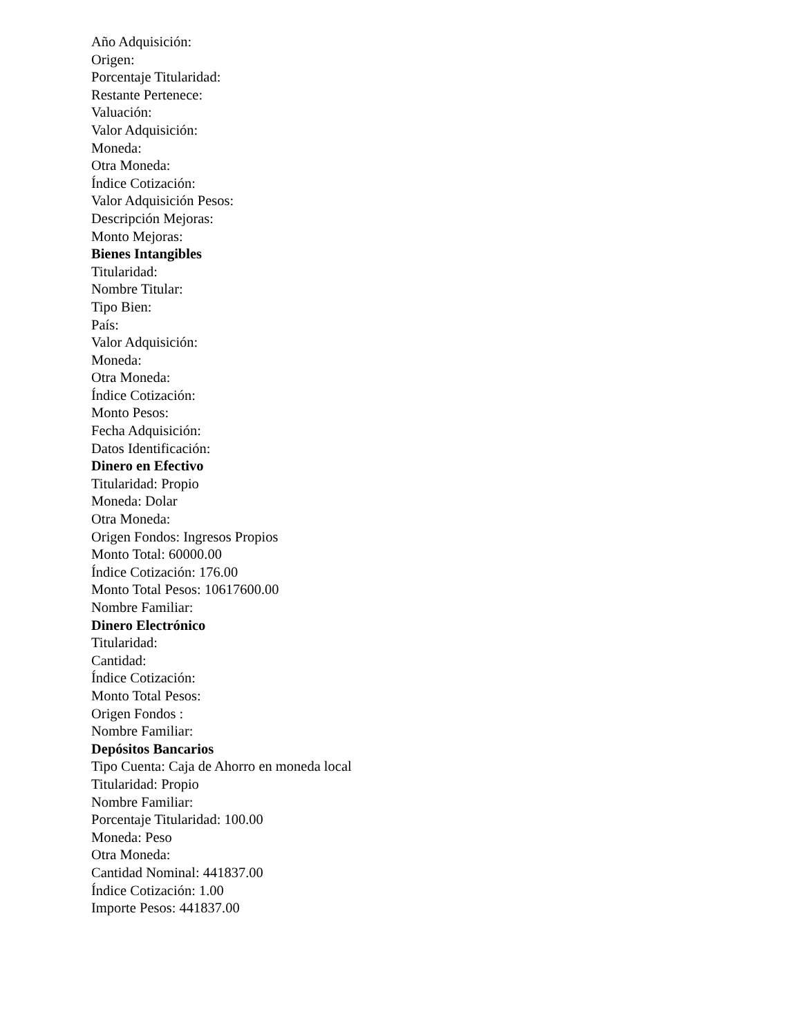Año Adquisición:
Origen:
Porcentaje Titularidad:
Restante Pertenece:
Valuación:
Valor Adquisición:
Moneda:
Otra Moneda:
Índice Cotización:
Valor Adquisición Pesos:
Descripción Mejoras:
Monto Mejoras:
Bienes Intangibles
Titularidad:
Nombre Titular:
Tipo Bien:
País:
Valor Adquisición:
Moneda:
Otra Moneda:
Índice Cotización:
Monto Pesos:
Fecha Adquisición:
Datos Identificación:
Dinero en Efectivo
Titularidad: Propio
Moneda: Dolar
Otra Moneda:
Origen Fondos: Ingresos Propios
Monto Total: 60000.00
Índice Cotización: 176.00
Monto Total Pesos: 10617600.00
Nombre Familiar:
Dinero Electrónico
Titularidad:
Cantidad:
Índice Cotización:
Monto Total Pesos:
Origen Fondos :
Nombre Familiar:
Depósitos Bancarios
Tipo Cuenta: Caja de Ahorro en moneda local
Titularidad: Propio
Nombre Familiar:
Porcentaje Titularidad: 100.00
Moneda: Peso
Otra Moneda:
Cantidad Nominal: 441837.00
Índice Cotización: 1.00
Importe Pesos: 441837.00